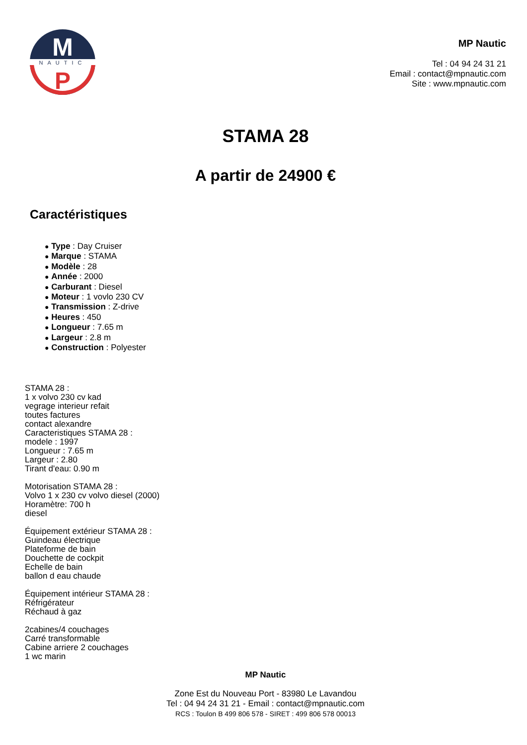M
NAUTIC
P
MP Nautic
Tel : 04 94 24 31 21
Email : contact@mpnautic.com
Site : www.mpnautic.com
STAMA 28
A partir de 24900 €
Caractéristiques
● Type : Day Cruiser
● Marque : STAMA
● Modèle : 28
● Année : 2000
● Carburant : Diesel
● Moteur : 1 vovlo 230 CV
● Transmission : Z-drive
● Heures : 450
● Longueur : 7.65 m
● Largeur : 2.8 m
● Construction : Polyester
STAMA 28 :
1 x volvo 230 cv kad
vegrage interieur refait
toutes factures
contact alexandre
Caracteristiques STAMA 28 :
modele : 1997
Longueur : 7.65 m
Largeur : 2.80
Tirant d'eau: 0.90 m
Motorisation STAMA 28 :
Volvo 1 x 230 cv volvo diesel (2000)
Horamètre: 700 h
diesel
Équipement extérieur STAMA 28 :
Guindeau électrique
Plateforme de bain
Douchette de cockpit
Echelle de bain
ballon d eau chaude
Équipement intérieur STAMA 28 :
Réfrigérateur
Réchaud à gaz
2cabines/4 couchages
Carré transformable
Cabine arriere 2 couchages
1 wc marin
MP Nautic
Zone Est du Nouveau Port - 83980 Le Lavandou
Tel : 04 94 24 31 21 - Email : contact@mpnautic.com
RCS : Toulon B 499 806 578 - SIRET : 499 806 578 00013